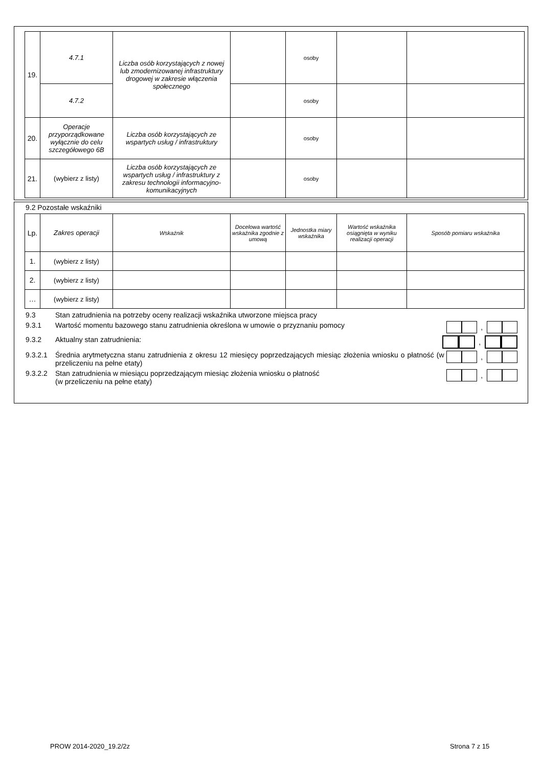| 19. | 4.7.1 | Liczba osób korzystających z nowej lub zmodernizowanej infrastruktury drogowej w zakresie włączenia społecznego | | osoby | | |
| | 4.7.2 | | | osoby | | |
| 20. | Operacje przyporządkowane wyłącznie do celu szczegółowego 6B | Liczba osób korzystających ze wspartych usług / infrastruktury | | osoby | | |
| 21. | (wybierz z listy) | Liczba osób korzystających ze wspartych usług / infrastruktury z zakresu technologii informacyjno-komunikacyjnych | | osoby | | |
9.2 Pozostałe wskaźniki
| Lp. | Zakres operacji | Wskaźnik | Docelowa wartość wskaźnika zgodnie z umową | Jednostka miary wskaźnika | Wartość wskaźnika osiągnięta w wyniku realizacji operacji | Sposób pomiaru wskaźnika |
| 1. | (wybierz z listy) | | | | | |
| 2. | (wybierz z listy) | | | | | |
| … | (wybierz z listy) | | | | | |
9.3 Stan zatrudnienia na potrzeby oceny realizacji wskaźnika utworzone miejsca pracy
9.3.1 Wartość momentu bazowego stanu zatrudnienia określona w umowie o przyznaniu pomocy ,
9.3.2 Aktualny stan zatrudnienia: ,
9.3.2.1 Średnia arytmetyczna stanu zatrudnienia z okresu 12 miesięcy poprzedzających miesiąc złożenia wniosku o płatność (w przeliczeniu na pełne etaty) ,
9.3.2.2 Stan zatrudnienia w miesiącu poprzedzającym miesiąc złożenia wniosku o płatność
(w przeliczeniu na pełne etaty) ,
PROW 2014-2020_19.2/2z Strona 7 z 15